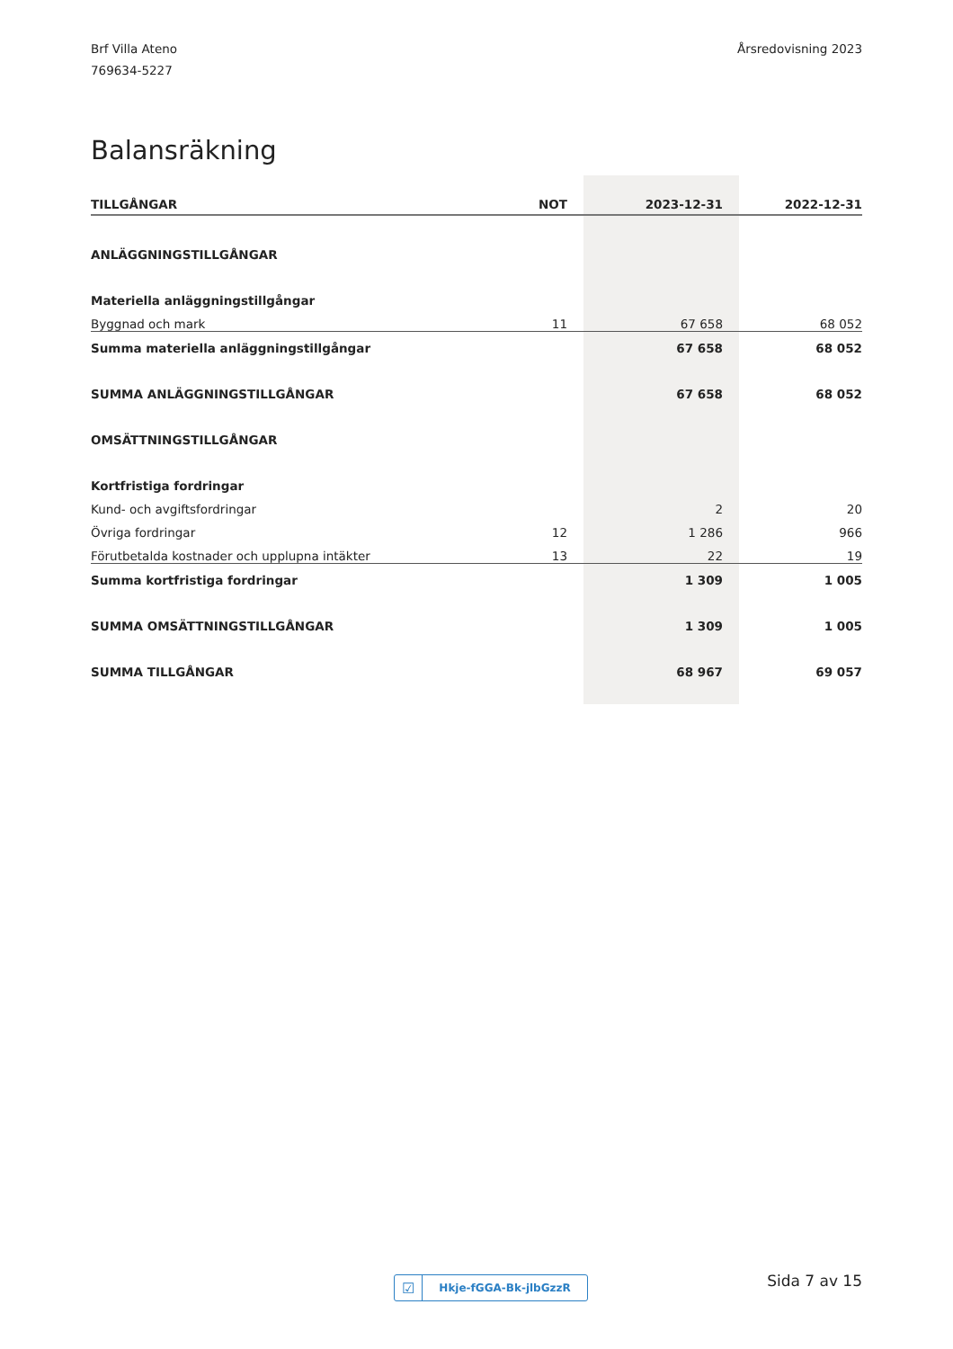Brf Villa Ateno
769634-5227
Årsredovisning 2023
Balansräkning
| TILLGÅNGAR | NOT | 2023-12-31 | 2022-12-31 |
| --- | --- | --- | --- |
| ANLÄGGNINGSTILLGÅNGAR | | | |
| Materiella anläggningstillgångar | | | |
| Byggnad och mark | 11 | 67 658 | 68 052 |
| Summa materiella anläggningstillgångar | | 67 658 | 68 052 |
| SUMMA ANLÄGGNINGSTILLGÅNGAR | | 67 658 | 68 052 |
| OMSÄTTNINGSTILLGÅNGAR | | | |
| Kortfristiga fordringar | | | |
| Kund- och avgiftsfordringar | | 2 | 20 |
| Övriga fordringar | 12 | 1 286 | 966 |
| Förutbetalda kostnader och upplupna intäkter | 13 | 22 | 19 |
| Summa kortfristiga fordringar | | 1 309 | 1 005 |
| SUMMA OMSÄTTNINGSTILLGÅNGAR | | 1 309 | 1 005 |
| SUMMA TILLGÅNGAR | | 68 967 | 69 057 |
☑ Hkje-fGGA-Bk-jlbGzzR Sida 7 av 15